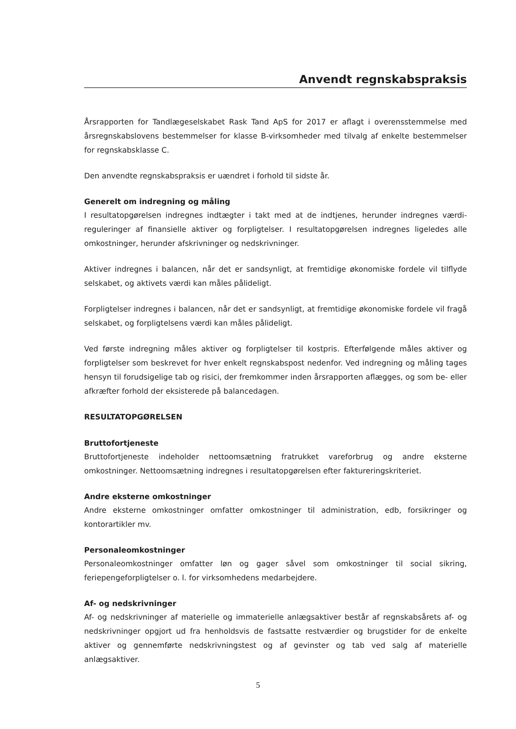Anvendt regnskabspraksis
Årsrapporten for Tandlægeselskabet Rask Tand ApS for 2017 er aflagt i overensstemmelse med årsregnskabslovens bestemmelser for klasse B-virksomheder med tilvalg af enkelte bestemmelser for regnskabsklasse C.
Den anvendte regnskabspraksis er uændret i forhold til sidste år.
Generelt om indregning og måling
I resultatopgørelsen indregnes indtægter i takt med at de indtjenes, herunder indregnes værdi-reguleringer af finansielle aktiver og forpligtelser. I resultatopgørelsen indregnes ligeledes alle omkostninger, herunder afskrivninger og nedskrivninger.
Aktiver indregnes i balancen, når det er sandsynligt, at fremtidige økonomiske fordele vil tilflyde selskabet, og aktivets værdi kan måles pålideligt.
Forpligtelser indregnes i balancen, når det er sandsynligt, at fremtidige økonomiske fordele vil fragå selskabet, og forpligtelsens værdi kan måles pålideligt.
Ved første indregning måles aktiver og forpligtelser til kostpris. Efterfølgende måles aktiver og forpligtelser som beskrevet for hver enkelt regnskabspost nedenfor. Ved indregning og måling tages hensyn til forudsigelige tab og risici, der fremkommer inden årsrapporten aflægges, og som be- eller afkræfter forhold der eksisterede på balancedagen.
RESULTATOPGØRELSEN
Bruttofortjeneste
Bruttofortjeneste indeholder nettoomsætning fratrukket vareforbrug og andre eksterne omkostninger. Nettoomsætning indregnes i resultatopgørelsen efter faktureringskriteriet.
Andre eksterne omkostninger
Andre eksterne omkostninger omfatter omkostninger til administration, edb, forsikringer og kontorartikler mv.
Personaleomkostninger
Personaleomkostninger omfatter løn og gager såvel som omkostninger til social sikring, feriepengeforpligtelser o. l. for virksomhedens medarbejdere.
Af- og nedskrivninger
Af- og nedskrivninger af materielle og immaterielle anlægsaktiver består af regnskabsårets af- og nedskrivninger opgjort ud fra henholdsvis de fastsatte restværdier og brugstider for de enkelte aktiver og gennemførte nedskrivningstest og af gevinster og tab ved salg af materielle anlægsaktiver.
5